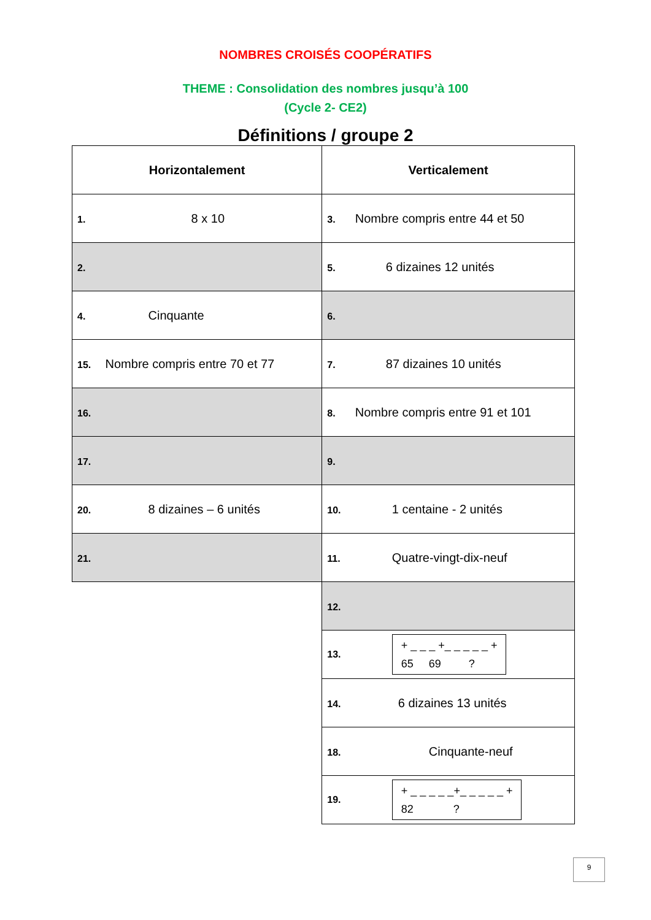NOMBRES CROISÉS COOPÉRATIFS
THEME : Consolidation des nombres jusqu’à 100
(Cycle 2- CE2)
Définitions / groupe 2
| Horizontalement | Verticalement |
| --- | --- |
| 1. 8 x 10 | 3. Nombre compris entre 44 et 50 |
| 2. | 5. 6 dizaines 12 unités |
| 4. Cinquante | 6. |
| 15. Nombre compris entre 70 et 77 | 7. 87 dizaines 10 unités |
| 16. | 8. Nombre compris entre 91 et 101 |
| 17. | 9. |
| 20. 8 dizaines – 6 unités | 10. 1 centaine - 2 unités |
| 21. | 11. Quatre-vingt-dix-neuf |
| | 12. |
| | 13. + _ _ _ +_ _ _ _ _ + 65 69 ? |
| | 14. 6 dizaines 13 unités |
| | 18. Cinquante-neuf |
| | 19. + _ _ _ _ _+_ _ _ _ _ + 82 ? |
9